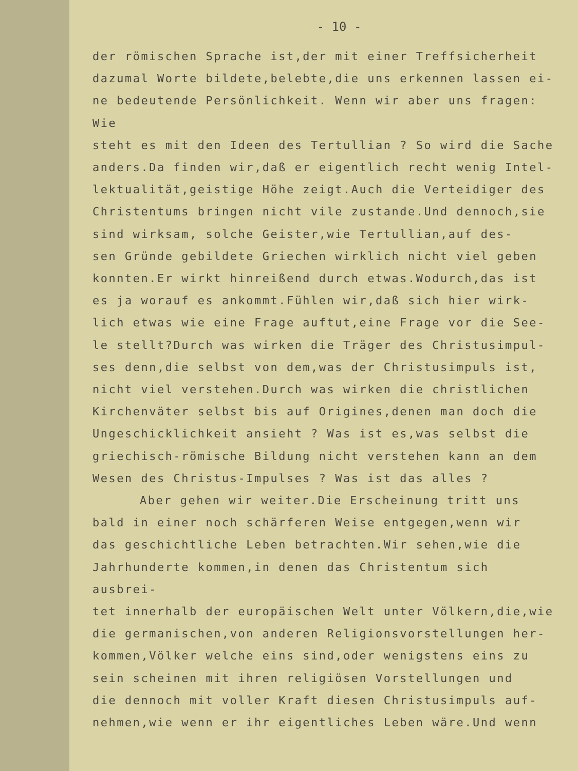- 10 -
der römischen Sprache ist,der mit einer Treffsicherheit
dazumal Worte bildete,belebte,die uns erkennen lassen ei-
ne bedeutende Persönlichkeit. Wenn wir aber uns fragen: Wie
steht es mit den Ideen des Tertullian ? So wird die Sache
anders.Da finden wir,daß er eigentlich recht wenig Intel-
lektualität,geistige Höhe zeigt.Auch die Verteidiger des
Christentums bringen nicht vile zustande.Und dennoch,sie
sind wirksam, solche Geister,wie Tertullian,auf des-
sen Gründe gebildete Griechen wirklich nicht viel geben
konnten.Er wirkt hinreißend durch etwas.Wodurch,das ist
es ja worauf es ankommt.Fühlen wir,daß sich hier wirk-
lich etwas wie eine Frage auftut,eine Frage vor die See-
le stellt?Durch was wirken die Träger des Christusimpul-
ses denn,die selbst von dem,was der Christusimpuls ist,
nicht viel verstehen.Durch was wirken die christlichen
Kirchenväter selbst bis auf Origines,denen man doch die
Ungeschicklichkeit ansieht ? Was ist es,was selbst die
griechisch-römische Bildung nicht verstehen kann an dem
Wesen des Christus-Impulses ? Was ist das alles ?
Aber gehen wir weiter.Die Erscheinung tritt uns
bald in einer noch schärferen Weise entgegen,wenn wir
das geschichtliche Leben betrachten.Wir sehen,wie die
Jahrhunderte kommen,in denen das Christentum sich ausbrei-
tet innerhalb der europäischen Welt unter Völkern,die,wie
die germanischen,von anderen Religionsvorstellungen her-
kommen,Völker welche eins sind,oder wenigstens eins zu
sein scheinen mit ihren religiösen Vorstellungen und
die dennoch mit voller Kraft diesen Christusimpuls auf-
nehmen,wie wenn er ihr eigentliches Leben wäre.Und wenn